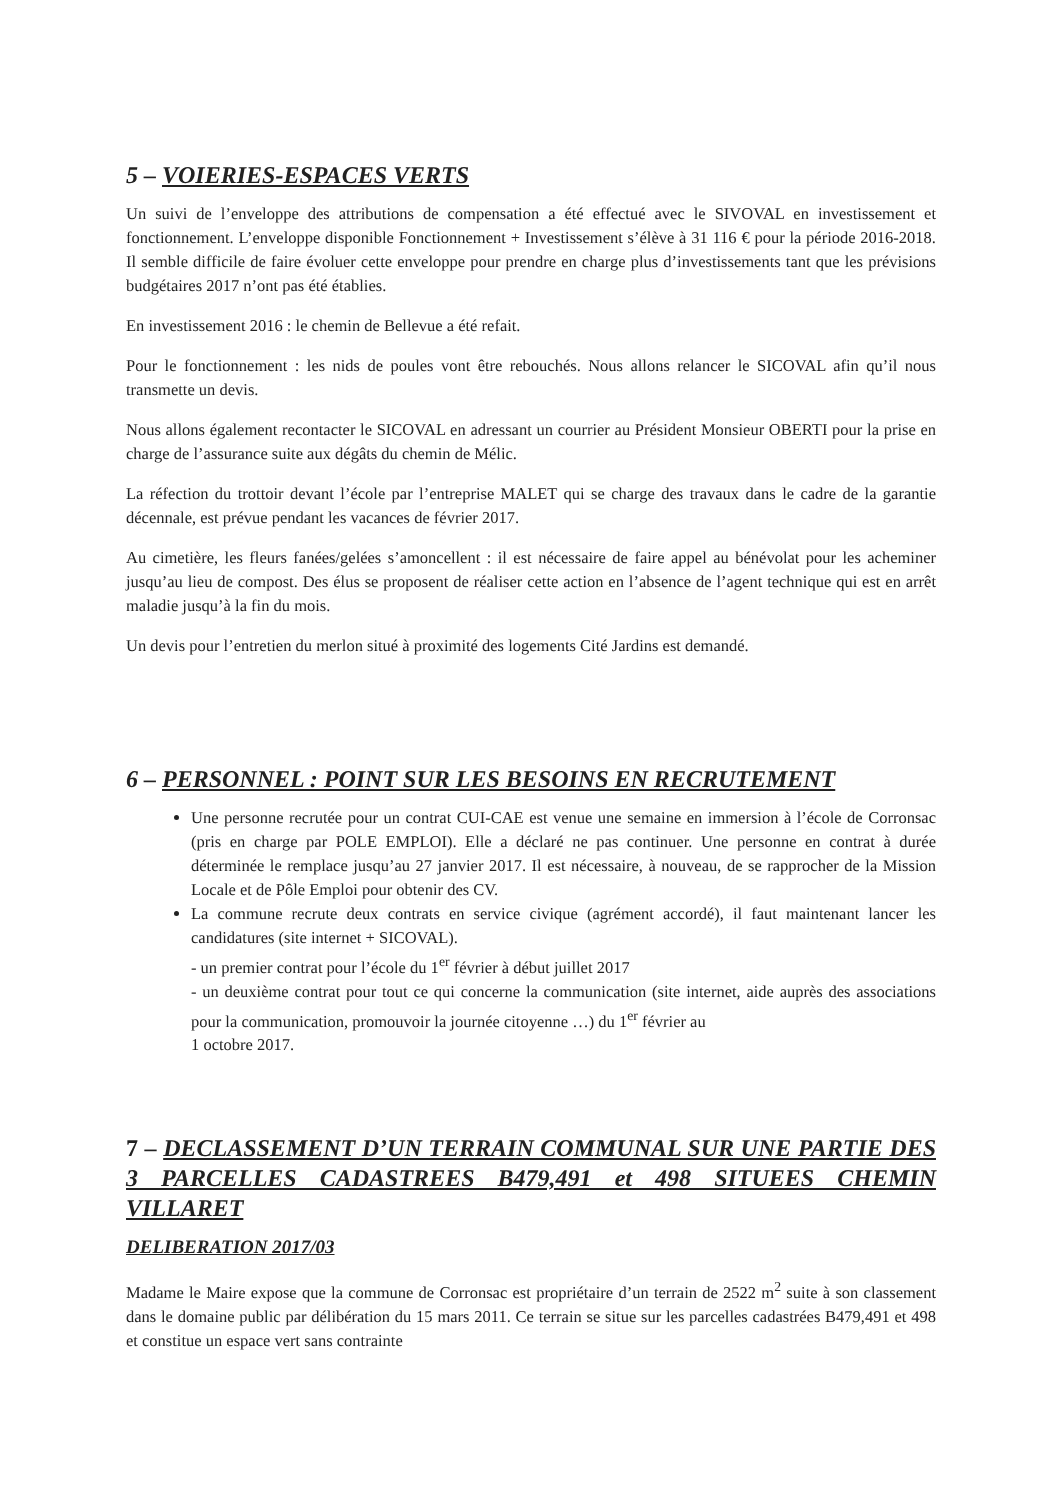5 – VOIERIES-ESPACES VERTS
Un suivi de l’enveloppe des attributions de compensation a été effectué avec le SIVOVAL en investissement et fonctionnement. L’enveloppe disponible Fonctionnement + Investissement s’élève à 31 116 € pour la période 2016-2018. Il semble difficile de faire évoluer cette enveloppe pour prendre en charge plus d’investissements tant que les prévisions budgétaires 2017 n’ont pas été établies.
En investissement 2016 : le chemin de Bellevue a été refait.
Pour le fonctionnement : les nids de poules vont être rebouchés. Nous allons relancer le SICOVAL afin qu’il nous transmette un devis.
Nous allons également recontacter le SICOVAL en adressant un courrier au Président Monsieur OBERTI pour la prise en charge de l’assurance suite aux dégâts du chemin de Mélic.
La réfection du trottoir devant l’école par l’entreprise MALET qui se charge des travaux dans le cadre de la garantie décennale, est prévue pendant les vacances de février 2017.
Au cimetière, les fleurs fanées/gelées s’amoncellent : il est nécessaire de faire appel au bénévolat pour les acheminer jusqu’au lieu de compost. Des élus se proposent de réaliser cette action en l’absence de l’agent technique qui est en arrêt maladie jusqu’à la fin du mois.
Un devis pour l’entretien du merlon situé à proximité des logements Cité Jardins est demandé.
6 – PERSONNEL : POINT SUR LES BESOINS EN RECRUTEMENT
Une personne recrutée pour un contrat CUI-CAE est venue une semaine en immersion à l’école de Corronsac (pris en charge par POLE EMPLOI). Elle a déclaré ne pas continuer. Une personne en contrat à durée déterminée le remplace jusqu’au 27 janvier 2017. Il est nécessaire, à nouveau, de se rapprocher de la Mission Locale et de Pôle Emploi pour obtenir des CV.
La commune recrute deux contrats en service civique (agrément accordé), il faut maintenant lancer les candidatures (site internet + SICOVAL).
- un premier contrat pour l’école du 1<sup>er</sup> février à début juillet 2017
- un deuxième contrat pour tout ce qui concerne la communication (site internet, aide auprès des associations pour la communication, promouvoir la journée citoyenne …) du 1<sup>er</sup> février au
1 octobre 2017.
7 – DECLASSEMENT D’UN TERRAIN COMMUNAL SUR UNE PARTIE DES 3 PARCELLES CADASTREES B479,491 et 498 SITUEES CHEMIN VILLARET
DELIBERATION 2017/03
Madame le Maire expose que la commune de Corronsac est propriétaire d’un terrain de 2522 m<sup>2</sup> suite à son classement dans le domaine public par délibération du 15 mars 2011. Ce terrain se situe sur les parcelles cadastrées B479,491 et 498 et constitue un espace vert sans contrainte